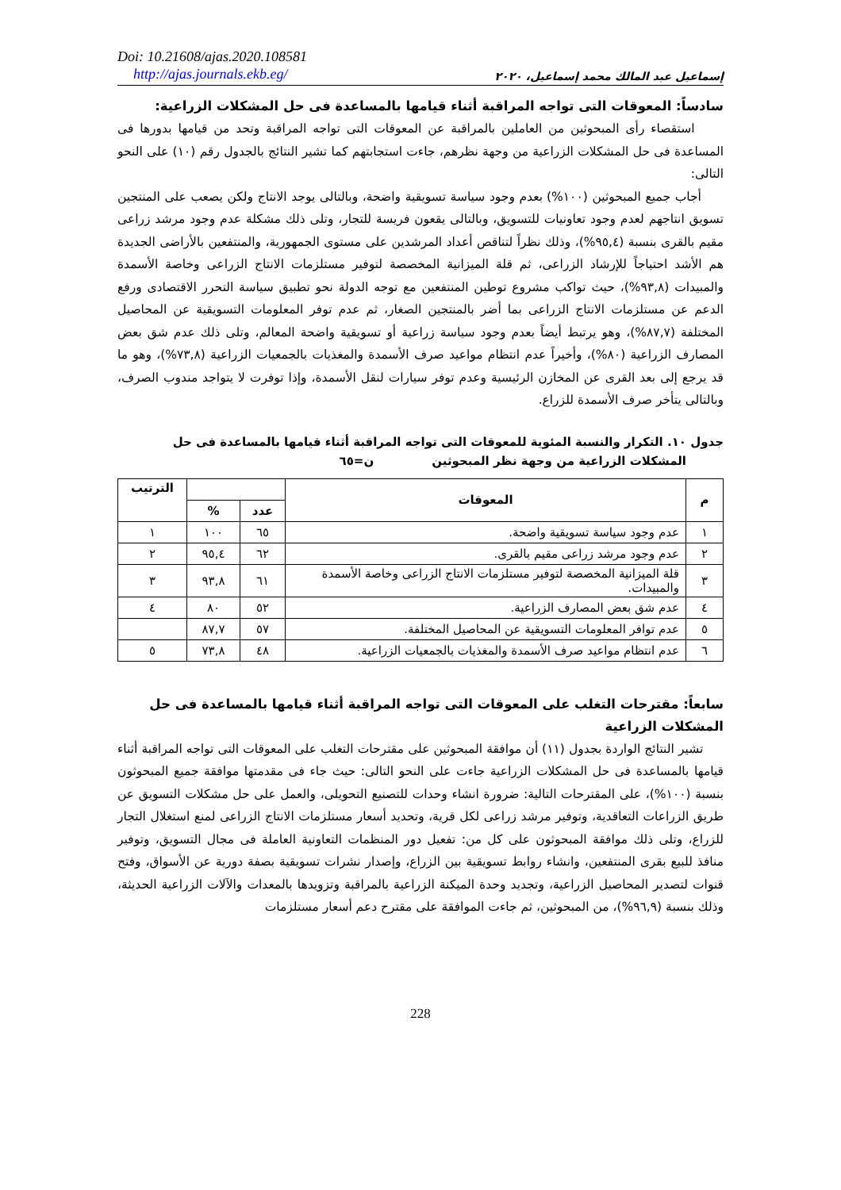Doi: 10.21608/ajas.2020.108581
http://ajas.journals.ekb.eg/
إسماعيل عبد المالك محمد إسماعيل، ٢٠٢٠
سادساً: المعوقات التى تواجه المراقبة أثناء قيامها بالمساعدة فى حل المشكلات الزراعية:
استقصاء رأى المبحوثين من العاملين بالمراقبة عن المعوقات التى تواجه المراقبة وتحد من قيامها بدورها فى المساعدة فى حل المشكلات الزراعية من وجهة نظرهم، جاءت استجابتهم كما تشير النتائج بالجدول رقم (١٠) على النحو التالى:
أجاب جميع المبحوثين (١٠٠%) بعدم وجود سياسة تسويقية واضحة، وبالتالى يوجد الانتاج ولكن يصعب على المنتجين تسويق انتاجهم لعدم وجود تعاونيات للتسويق، وبالتالى يقعون فريسة للتجار، وتلى ذلك مشكلة عدم وجود مرشد زراعى مقيم بالقرى بنسبة (٩٥,٤%)، وذلك نظراً لتناقص أعداد المرشدين على مستوى الجمهورية، والمنتفعين بالأراضى الجديدة هم الأشد احتياجاً للإرشاد الزراعى، ثم قلة الميزانية المخصصة لتوفير مستلزمات الانتاج الزراعى وخاصة الأسمدة والمبيدات (٩٣,٨%)، حيث تواكب مشروع توطين المنتفعين مع توجه الدولة نحو تطبيق سياسة التحرر الاقتصادى ورفع الدعم عن مستلزمات الانتاج الزراعى بما أضر بالمنتجين الصغار، ثم عدم توفر المعلومات التسويقية عن المحاصيل المختلفة (٨٧,٧%)، وهو يرتبط أيضاً بعدم وجود سياسة زراعية أو تسويقية واضحة المعالم، وتلى ذلك عدم شق بعض المصارف الزراعية (٨٠%)، وأخيراً عدم انتظام مواعيد صرف الأسمدة والمغذيات بالجمعيات الزراعية (٧٣,٨%)، وهو ما قد يرجع إلى بعد القرى عن المخازن الرئيسية وعدم توفر سيارات لنقل الأسمدة، وإذا توفرت لا يتواجد مندوب الصرف، وبالتالى يتأخر صرف الأسمدة للزراع.
جدول ١٠. التكرار والنسبة المئوية للمعوقات التى تواجه المراقبة أثناء قيامها بالمساعدة فى حل
المشكلات الزراعية من وجهة نظر المبحوثين ن=٦٥
| م | المعوقات | | | الترتيب |
| --- | --- | --- | --- | --- |
| | | عدد | % | |
| ١ | عدم وجود سياسة تسويقية واضحة. | ٦٥ | ١٠٠ | ١ |
| ٢ | عدم وجود مرشد زراعى مقيم بالقرى. | ٦٢ | ٩٥,٤ | ٢ |
| ٣ | قلة الميزانية المخصصة لتوفير مستلزمات الانتاج الزراعى وخاصة الأسمدة والمبيدات. | ٦١ | ٩٣,٨ | ٣ |
| ٤ | عدم شق بعض المصارف الزراعية. | ٥٢ | ٨٠ | ٤ |
| ٥ | عدم توافر المعلومات التسويقية عن المحاصيل المختلفة. | ٥٧ | ٨٧,٧ | |
| ٦ | عدم انتظام مواعيد صرف الأسمدة والمغذيات بالجمعيات الزراعية. | ٤٨ | ٧٣,٨ | ٥ |
سابعاً: مقترحات التغلب على المعوقات التى تواجه المراقبة أثناء قيامها بالمساعدة فى حل المشكلات الزراعية
تشير النتائج الواردة بجدول (١١) أن موافقة المبحوثين على مقترحات التغلب على المعوقات التى تواجه المراقبة أثناء قيامها بالمساعدة فى حل المشكلات الزراعية جاءت على النحو التالى: حيث جاء فى مقدمتها موافقة جميع المبحوثون بنسبة (١٠٠%)، على المقترحات التالية: ضرورة انشاء وحدات للتصنيع التحويلى، والعمل على حل مشكلات التسويق عن طريق الزراعات التعاقدية، وتوفير مرشد زراعى لكل قرية، وتحديد أسعار مستلزمات الانتاج الزراعى لمنع استغلال التجار للزراع، وتلى ذلك موافقة المبحوثون على كل من: تفعيل دور المنظمات التعاونية العاملة فى مجال التسويق، وتوفير منافذ للبيع بقرى المنتفعين، وانشاء روابط تسويقية بين الزراع، وإصدار نشرات تسويقية بصفة دورية عن الأسواق، وفتح قنوات لتصدير المحاصيل الزراعية، وتجديد وحدة الميكنة الزراعية بالمراقبة وتزويدها بالمعدات والآلات الزراعية الحديثة، وذلك بنسبة (٩٦,٩%)، من المبحوثين، ثم جاءت الموافقة على مقترح دعم أسعار مستلزمات
228